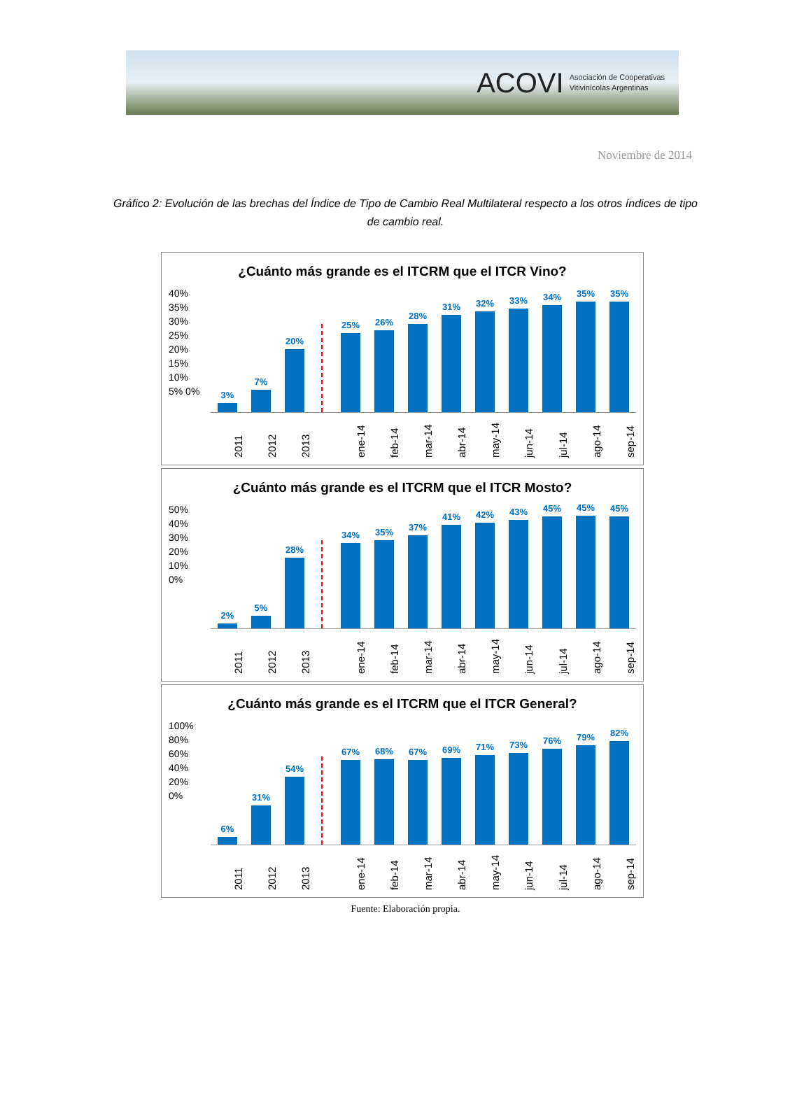ACOVI Asociación de Cooperativas
Vitivinícolas Argentinas
Noviembre de 2014
Gráfico 2: Evolución de las brechas del Índice de Tipo de Cambio Real Multilateral respecto a los otros índices de tipo de cambio real.
¿Cuánto más grande es el ITCRM que el ITCR Vino?
40% 35% 30% 25% 20% 15% 10% 5% 0%
3%
7%
20%
25%
26%
28%
31%
32%
33%
34%
35%
35%
2011 2012 2013 ene-14 feb-14 mar-14 abr-14 may-14 jun-14 jul-14 ago-14 sep-14
¿Cuánto más grande es el ITCRM que el ITCR Mosto?
50% 40% 30% 20% 10% 0%
2%
5%
28%
34%
35%
37%
41%
42%
43%
45%
45%
45%
2011 2012 2013 ene-14 feb-14 mar-14 abr-14 may-14 jun-14 jul-14 ago-14 sep-14
¿Cuánto más grande es el ITCRM que el ITCR General?
100% 80% 60% 40% 20% 0%
6%
31%
54%
67%
68%
67%
69%
71%
73%
76%
79%
82%
2011 2012 2013 ene-14 feb-14 mar-14 abr-14 may-14 jun-14 jul-14 ago-14 sep-14
Fuente: Elaboración propia.